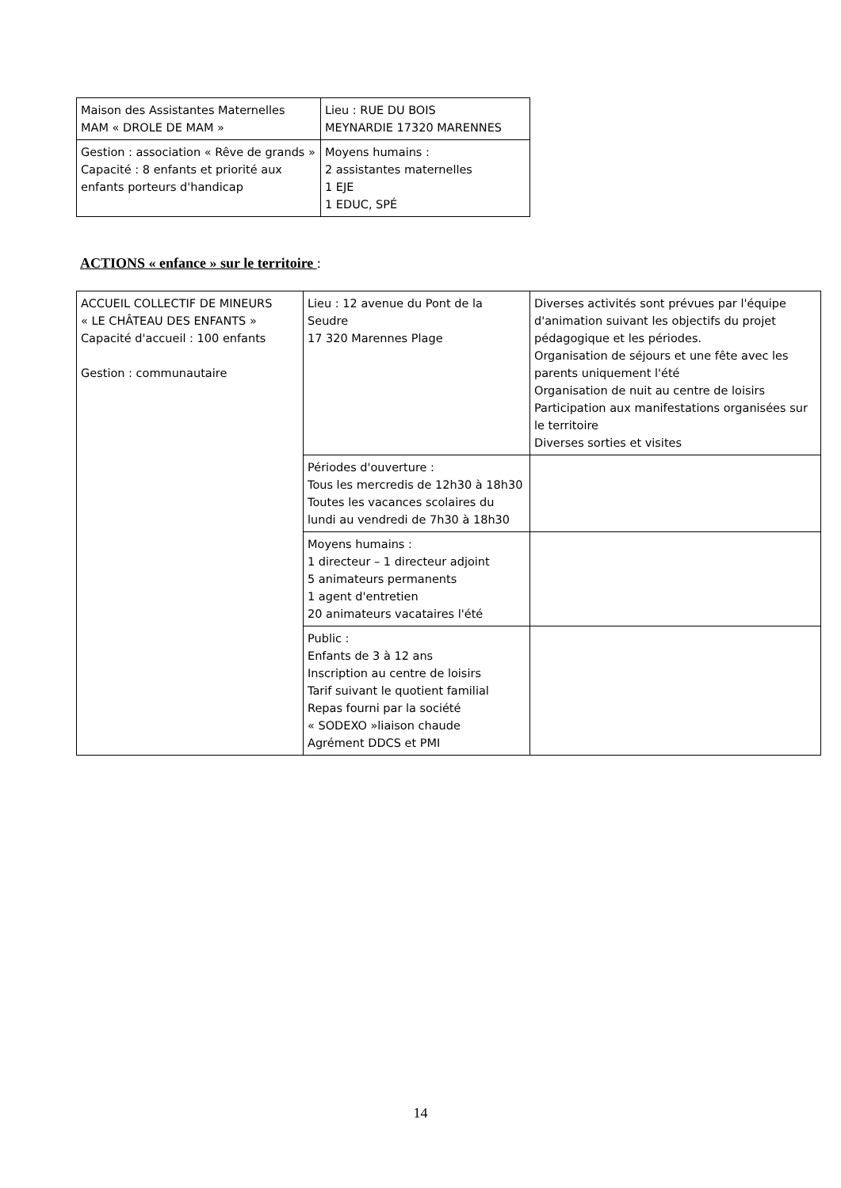| Maison des Assistantes Maternelles MAM « DROLE DE MAM » | Lieu : RUE DU BOIS MEYNARDIE 17320 MARENNES |
| Gestion : association « Rêve de grands » Capacité : 8 enfants et priorité aux enfants porteurs d'handicap | Moyens humains : 2 assistantes maternelles 1 EJE 1 EDUC, SPÉ |
ACTIONS « enfance » sur le territoire :
| ACCUEIL COLLECTIF DE MINEURS « LE CHÂTEAU DES ENFANTS » Capacité d'accueil : 100 enfants Gestion : communautaire | Lieu : 12 avenue du Pont de la Seudre 17 320 Marennes Plage | Diverses activités sont prévues par l'équipe d'animation suivant les objectifs du projet pédagogique et les périodes. Organisation de séjours et une fête avec les parents uniquement l'été Organisation de nuit au centre de loisirs Participation aux manifestations organisées sur le territoire Diverses sorties et visites |
| | Périodes d'ouverture : Tous les mercredis de 12h30 à 18h30 Toutes les vacances scolaires du lundi au vendredi de 7h30 à 18h30 | |
| | Moyens humains : 1 directeur – 1 directeur adjoint 5 animateurs permanents 1 agent d'entretien 20 animateurs vacataires l'été | |
| | Public : Enfants de 3 à 12 ans Inscription au centre de loisirs Tarif suivant le quotient familial Repas fourni par la société « SODEXO »liaison chaude Agrément DDCS et PMI | |
14